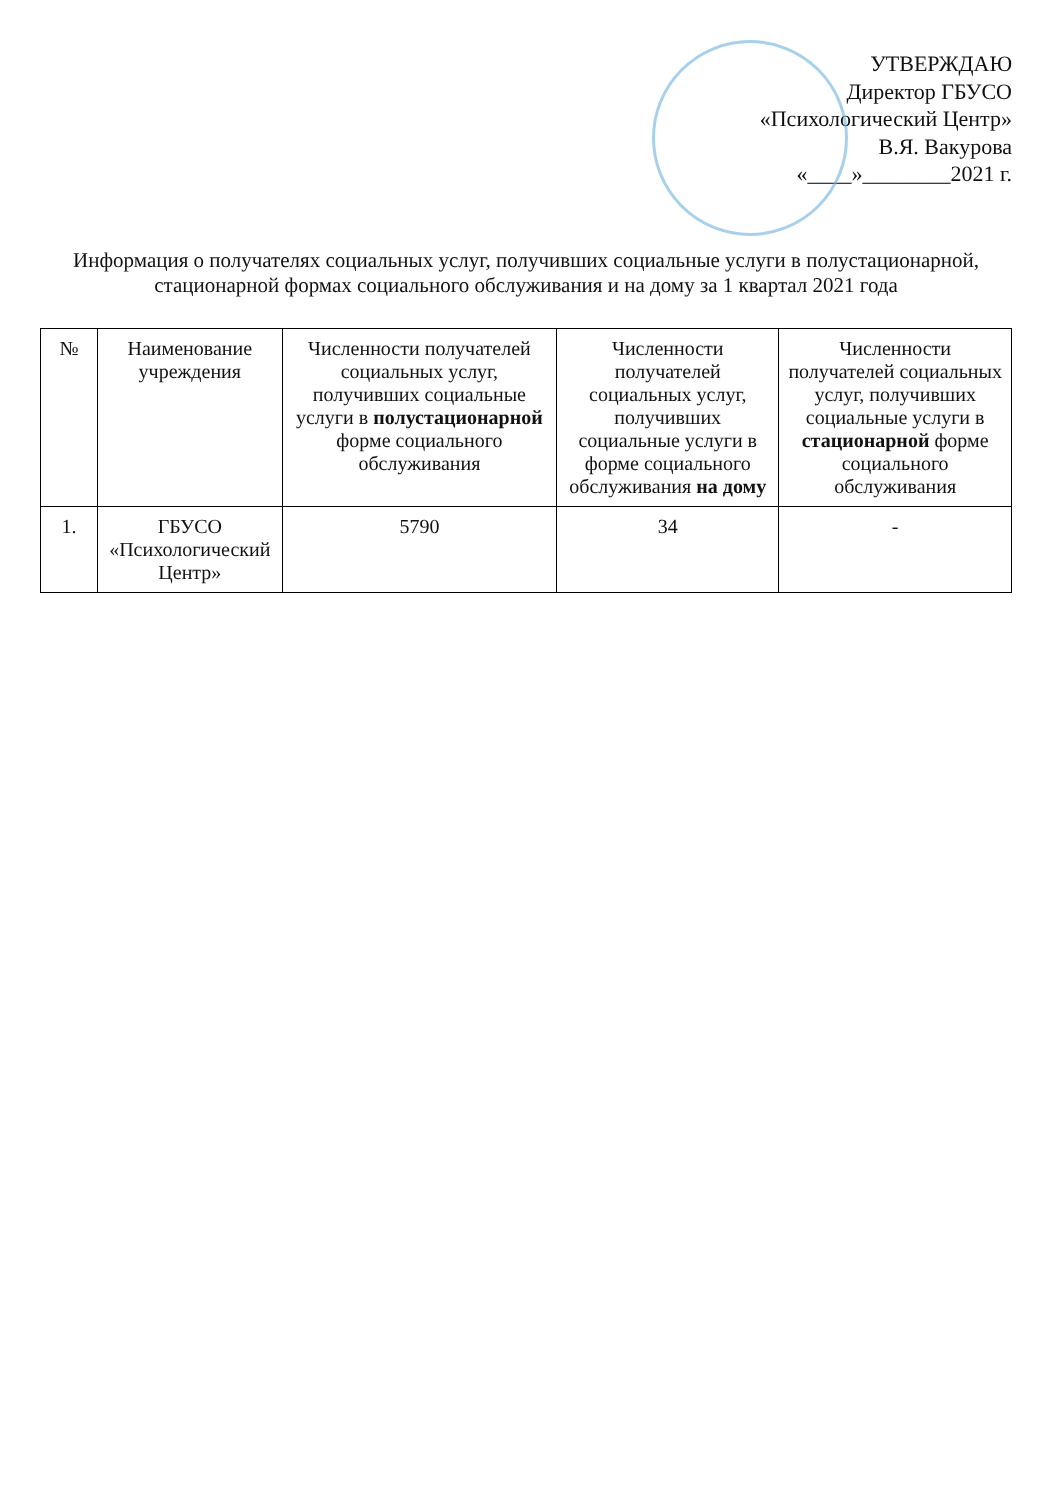УТВЕРЖДАЮ
Директор ГБУСО
«Психологический Центр»
В.Я. Вакурова
«____»________2021 г.
Информация о получателях социальных услуг, получивших социальные услуги в полустационарной, стационарной формах социального обслуживания и на дому за 1 квартал 2021 года
| № | Наименование учреждения | Численности получателей социальных услуг, получивших социальные услуги в полустационарной форме социального обслуживания | Численности получателей социальных услуг, получивших социальные услуги в форме социального обслуживания на дому | Численности получателей социальных услуг, получивших социальные услуги в стационарной форме социального обслуживания |
| --- | --- | --- | --- | --- |
| 1. | ГБУСО «Психологический Центр» | 5790 | 34 | - |